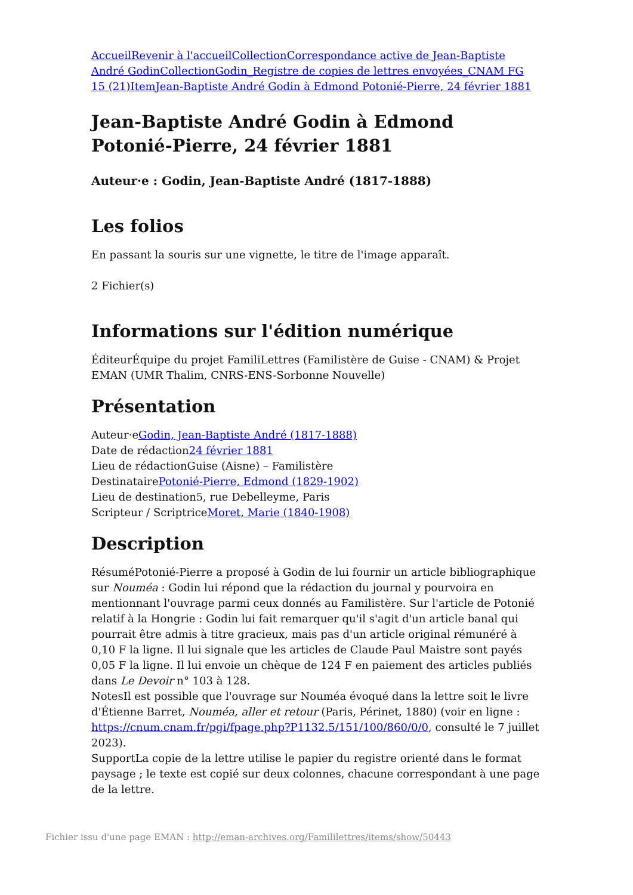Accueil Revenir à l'accueil Collection Correspondance active de Jean-Baptiste André Godin Collection Godin_Registre de copies de lettres envoyées_CNAM FG 15 (21) Item Jean-Baptiste André Godin à Edmond Potonié-Pierre, 24 février 1881
Jean-Baptiste André Godin à Edmond Potonié-Pierre, 24 février 1881
Auteur·e : Godin, Jean-Baptiste André (1817-1888)
Les folios
En passant la souris sur une vignette, le titre de l'image apparaît.
2 Fichier(s)
Informations sur l'édition numérique
ÉditeurÉquipe du projet FamiliLettres (Familistère de Guise - CNAM) & Projet EMAN (UMR Thalim, CNRS-ENS-Sorbonne Nouvelle)
Présentation
Auteur·eGodin, Jean-Baptiste André (1817-1888)
Date de rédaction24 février 1881
Lieu de rédactionGuise (Aisne) – Familistère
DestinatairePotonié-Pierre, Edmond (1829-1902)
Lieu de destination5, rue Debelleyme, Paris
Scripteur / ScriptriceMoret, Marie (1840-1908)
Description
RésuméPotonié-Pierre a proposé à Godin de lui fournir un article bibliographique sur Nouméa : Godin lui répond que la rédaction du journal y pourvoira en mentionnant l'ouvrage parmi ceux donnés au Familistère. Sur l'article de Potonié relatif à la Hongrie : Godin lui fait remarquer qu'il s'agit d'un article banal qui pourrait être admis à titre gracieux, mais pas d'un article original rémunéré à 0,10 F la ligne. Il lui signale que les articles de Claude Paul Maistre sont payés 0,05 F la ligne. Il lui envoie un chèque de 124 F en paiement des articles publiés dans Le Devoir n° 103 à 128.
NotesIl est possible que l'ouvrage sur Nouméa évoqué dans la lettre soit le livre d'Étienne Barret, Nouméa, aller et retour (Paris, Périnet, 1880) (voir en ligne : https://cnum.cnam.fr/pgi/fpage.php?P1132.5/151/100/860/0/0, consulté le 7 juillet 2023).
SupportLa copie de la lettre utilise le papier du registre orienté dans le format paysage ; le texte est copié sur deux colonnes, chacune correspondant à une page de la lettre.
Fichier issu d'une page EMAN : http://eman-archives.org/Famililettres/items/show/50443